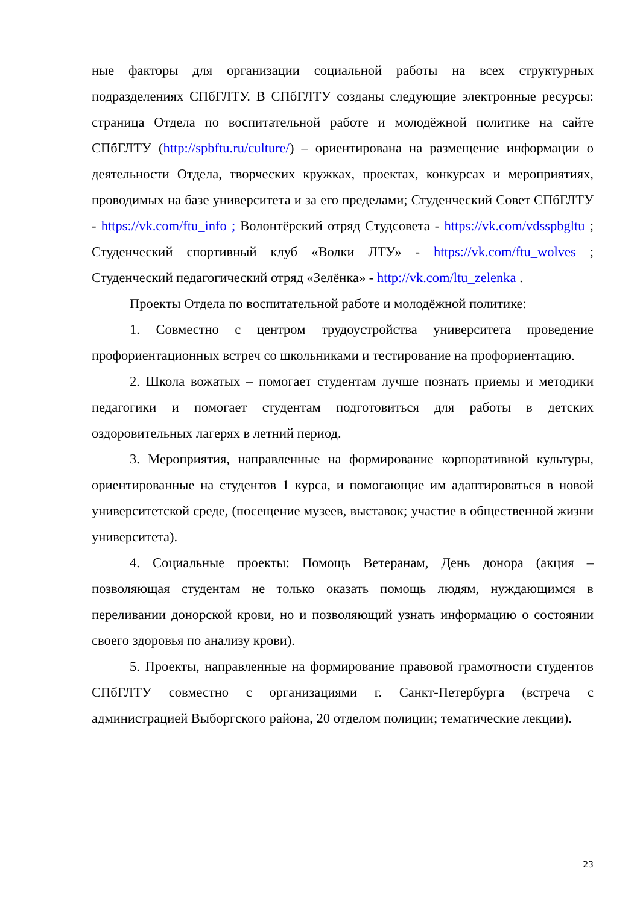ные факторы для организации социальной работы на всех структурных подразделениях СПбГЛТУ. В СПбГЛТУ созданы следующие электронные ресурсы: страница Отдела по воспитательной работе и молодёжной политике на сайте СПбГЛТУ (http://spbftu.ru/culture/) – ориентирована на размещение информации о деятельности Отдела, творческих кружках, проектах, конкурсах и мероприятиях, проводимых на базе университета и за его пределами; Студенческий Совет СПбГЛТУ - https://vk.com/ftu_info ; Волонтёрский отряд Студсовета - https://vk.com/vdsspbgltu ; Студенческий спортивный клуб «Волки ЛТУ» - https://vk.com/ftu_wolves ; Студенческий педагогический отряд «Зелёнка» - http://vk.com/ltu_zelenka .
Проекты Отдела по воспитательной работе и молодёжной политике:
1. Совместно с центром трудоустройства университета проведение профориентационных встреч со школьниками и тестирование на профориентацию.
2. Школа вожатых – помогает студентам лучше познать приемы и методики педагогики и помогает студентам подготовиться для работы в детских оздоровительных лагерях в летний период.
3. Мероприятия, направленные на формирование корпоративной культуры, ориентированные на студентов 1 курса, и помогающие им адаптироваться в новой университетской среде, (посещение музеев, выставок; участие в общественной жизни университета).
4. Социальные проекты: Помощь Ветеранам, День донора (акция – позволяющая студентам не только оказать помощь людям, нуждающимся в переливании донорской крови, но и позволяющий узнать информацию о состоянии своего здоровья по анализу крови).
5. Проекты, направленные на формирование правовой грамотности студентов СПбГЛТУ совместно с организациями г. Санкт-Петербурга (встреча с администрацией Выборгского района, 20 отделом полиции; тематические лекции).
23